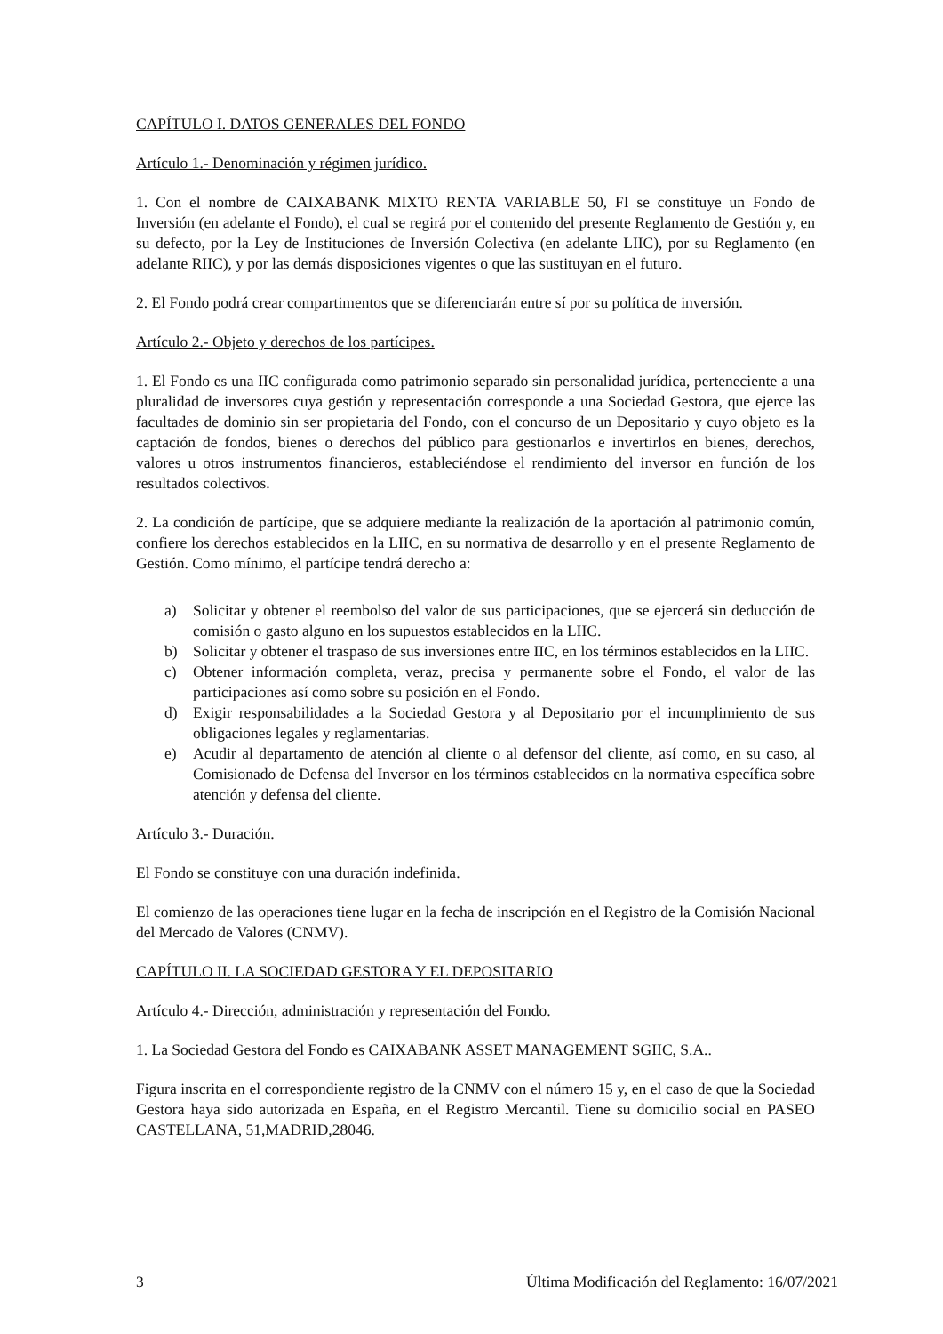CAPÍTULO I. DATOS GENERALES DEL FONDO
Artículo 1.- Denominación y régimen jurídico.
1. Con el nombre de CAIXABANK MIXTO RENTA VARIABLE 50, FI se constituye un Fondo de Inversión (en adelante el Fondo), el cual se regirá por el contenido del presente Reglamento de Gestión y, en su defecto, por la Ley de Instituciones de Inversión Colectiva (en adelante LIIC), por su Reglamento (en adelante RIIC), y por las demás disposiciones vigentes o que las sustituyan en el futuro.
2. El Fondo podrá crear compartimentos que se diferenciarán entre sí por su política de inversión.
Artículo 2.- Objeto y derechos de los partícipes.
1. El Fondo es una IIC configurada como patrimonio separado sin personalidad jurídica, perteneciente a una pluralidad de inversores cuya gestión y representación corresponde a una Sociedad Gestora, que ejerce las facultades de dominio sin ser propietaria del Fondo, con el concurso de un Depositario y cuyo objeto es la captación de fondos, bienes o derechos del público para gestionarlos e invertirlos en bienes, derechos, valores u otros instrumentos financieros, estableciéndose el rendimiento del inversor en función de los resultados colectivos.
2. La condición de partícipe, que se adquiere mediante la realización de la aportación al patrimonio común, confiere los derechos establecidos en la LIIC, en su normativa de desarrollo y en el presente Reglamento de Gestión. Como mínimo, el partícipe tendrá derecho a:
a) Solicitar y obtener el reembolso del valor de sus participaciones, que se ejercerá sin deducción de comisión o gasto alguno en los supuestos establecidos en la LIIC.
b) Solicitar y obtener el traspaso de sus inversiones entre IIC, en los términos establecidos en la LIIC.
c) Obtener información completa, veraz, precisa y permanente sobre el Fondo, el valor de las participaciones así como sobre su posición en el Fondo.
d) Exigir responsabilidades a la Sociedad Gestora y al Depositario por el incumplimiento de sus obligaciones legales y reglamentarias.
e) Acudir al departamento de atención al cliente o al defensor del cliente, así como, en su caso, al Comisionado de Defensa del Inversor en los términos establecidos en la normativa específica sobre atención y defensa del cliente.
Artículo 3.- Duración.
El Fondo se constituye con una duración indefinida.
El comienzo de las operaciones tiene lugar en la fecha de inscripción en el Registro de la Comisión Nacional del Mercado de Valores (CNMV).
CAPÍTULO II. LA SOCIEDAD GESTORA Y EL DEPOSITARIO
Artículo 4.- Dirección, administración y representación del Fondo.
1. La Sociedad Gestora del Fondo es CAIXABANK ASSET MANAGEMENT SGIIC, S.A..
Figura inscrita en el correspondiente registro de la CNMV con el número 15 y, en el caso de que la Sociedad Gestora haya sido autorizada en España, en el Registro Mercantil. Tiene su domicilio social en PASEO CASTELLANA, 51,MADRID,28046.
3 Última Modificación del Reglamento: 16/07/2021